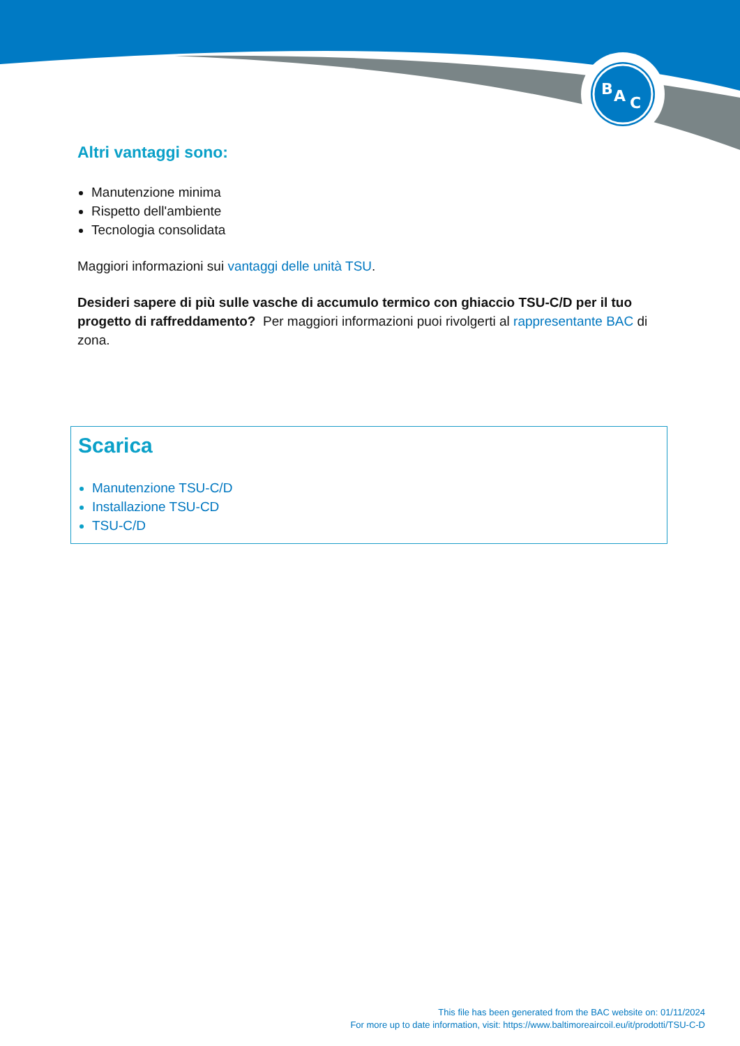B
A
C
Altri vantaggi sono:
Manutenzione minima
Rispetto dell'ambiente
Tecnologia consolidata
Maggiori informazioni sui vantaggi delle unità TSU.
Desideri sapere di più sulle vasche di accumulo termico con ghiaccio TSU-C/D per il tuo progetto di raffreddamento? Per maggiori informazioni puoi rivolgerti al rappresentante BAC di zona.
Scarica
Manutenzione TSU-C/D
Installazione TSU-CD
TSU-C/D
This file has been generated from the BAC website on: 01/11/2024
For more up to date information, visit: https://www.baltimoreaircoil.eu/it/prodotti/TSU-C-D